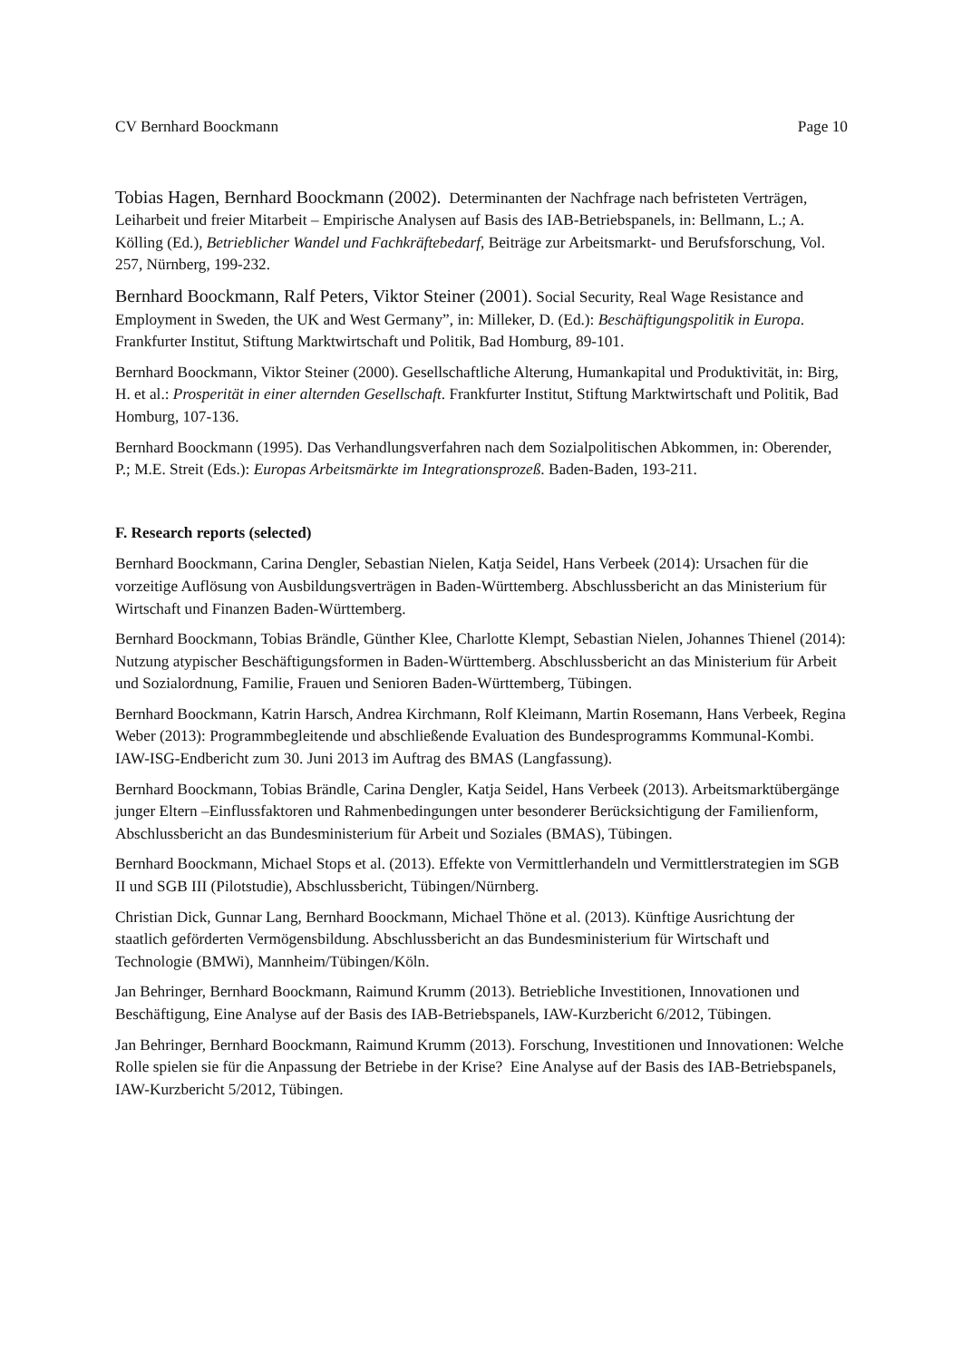CV Bernhard Boockmann Page 10
Tobias Hagen, Bernhard Boockmann (2002). Determinanten der Nachfrage nach befristeten Verträgen, Leiharbeit und freier Mitarbeit – Empirische Analysen auf Basis des IAB-Betriebspanels, in: Bellmann, L.; A. Kölling (Ed.), Betrieblicher Wandel und Fachkräftebedarf, Beiträge zur Arbeitsmarkt- und Berufsforschung, Vol. 257, Nürnberg, 199-232.
Bernhard Boockmann, Ralf Peters, Viktor Steiner (2001). Social Security, Real Wage Resistance and Employment in Sweden, the UK and West Germany”, in: Milleker, D. (Ed.): Beschäftigungspolitik in Europa. Frankfurter Institut, Stiftung Marktwirtschaft und Politik, Bad Homburg, 89-101.
Bernhard Boockmann, Viktor Steiner (2000). Gesellschaftliche Alterung, Humankapital und Produktivität, in: Birg, H. et al.: Prosperität in einer alternden Gesellschaft. Frankfurter Institut, Stiftung Marktwirtschaft und Politik, Bad Homburg, 107-136.
Bernhard Boockmann (1995). Das Verhandlungsverfahren nach dem Sozialpolitischen Abkommen, in: Oberender, P.; M.E. Streit (Eds.): Europas Arbeitsmärkte im Integrationsprozeß. Baden-Baden, 193-211.
F. Research reports (selected)
Bernhard Boockmann, Carina Dengler, Sebastian Nielen, Katja Seidel, Hans Verbeek (2014): Ursachen für die vorzeitige Auflösung von Ausbildungsverträgen in Baden-Württemberg. Abschlussbericht an das Ministerium für Wirtschaft und Finanzen Baden-Württemberg.
Bernhard Boockmann, Tobias Brändle, Günther Klee, Charlotte Klempt, Sebastian Nielen, Johannes Thienel (2014): Nutzung atypischer Beschäftigungsformen in Baden-Württemberg. Abschlussbericht an das Ministerium für Arbeit und Sozialordnung, Familie, Frauen und Senioren Baden-Württemberg, Tübingen.
Bernhard Boockmann, Katrin Harsch, Andrea Kirchmann, Rolf Kleimann, Martin Rosemann, Hans Verbeek, Regina Weber (2013): Programmbegleitende und abschließende Evaluation des Bundesprogramms Kommunal-Kombi. IAW-ISG-Endbericht zum 30. Juni 2013 im Auftrag des BMAS (Langfassung).
Bernhard Boockmann, Tobias Brändle, Carina Dengler, Katja Seidel, Hans Verbeek (2013). Arbeitsmarktübergänge junger Eltern –Einflussfaktoren und Rahmenbedingungen unter besonderer Berücksichtigung der Familienform, Abschlussbericht an das Bundesministerium für Arbeit und Soziales (BMAS), Tübingen.
Bernhard Boockmann, Michael Stops et al. (2013). Effekte von Vermittlerhandeln und Vermittlerstrategien im SGB II und SGB III (Pilotstudie), Abschlussbericht, Tübingen/Nürnberg.
Christian Dick, Gunnar Lang, Bernhard Boockmann, Michael Thöne et al. (2013). Künftige Ausrichtung der staatlich geförderten Vermögensbildung. Abschlussbericht an das Bundesministerium für Wirtschaft und Technologie (BMWi), Mannheim/Tübingen/Köln.
Jan Behringer, Bernhard Boockmann, Raimund Krumm (2013). Betriebliche Investitionen, Innovationen und Beschäftigung, Eine Analyse auf der Basis des IAB-Betriebspanels, IAW-Kurzbericht 6/2012, Tübingen.
Jan Behringer, Bernhard Boockmann, Raimund Krumm (2013). Forschung, Investitionen und Innovationen: Welche Rolle spielen sie für die Anpassung der Betriebe in der Krise? Eine Analyse auf der Basis des IAB-Betriebspanels, IAW-Kurzbericht 5/2012, Tübingen.